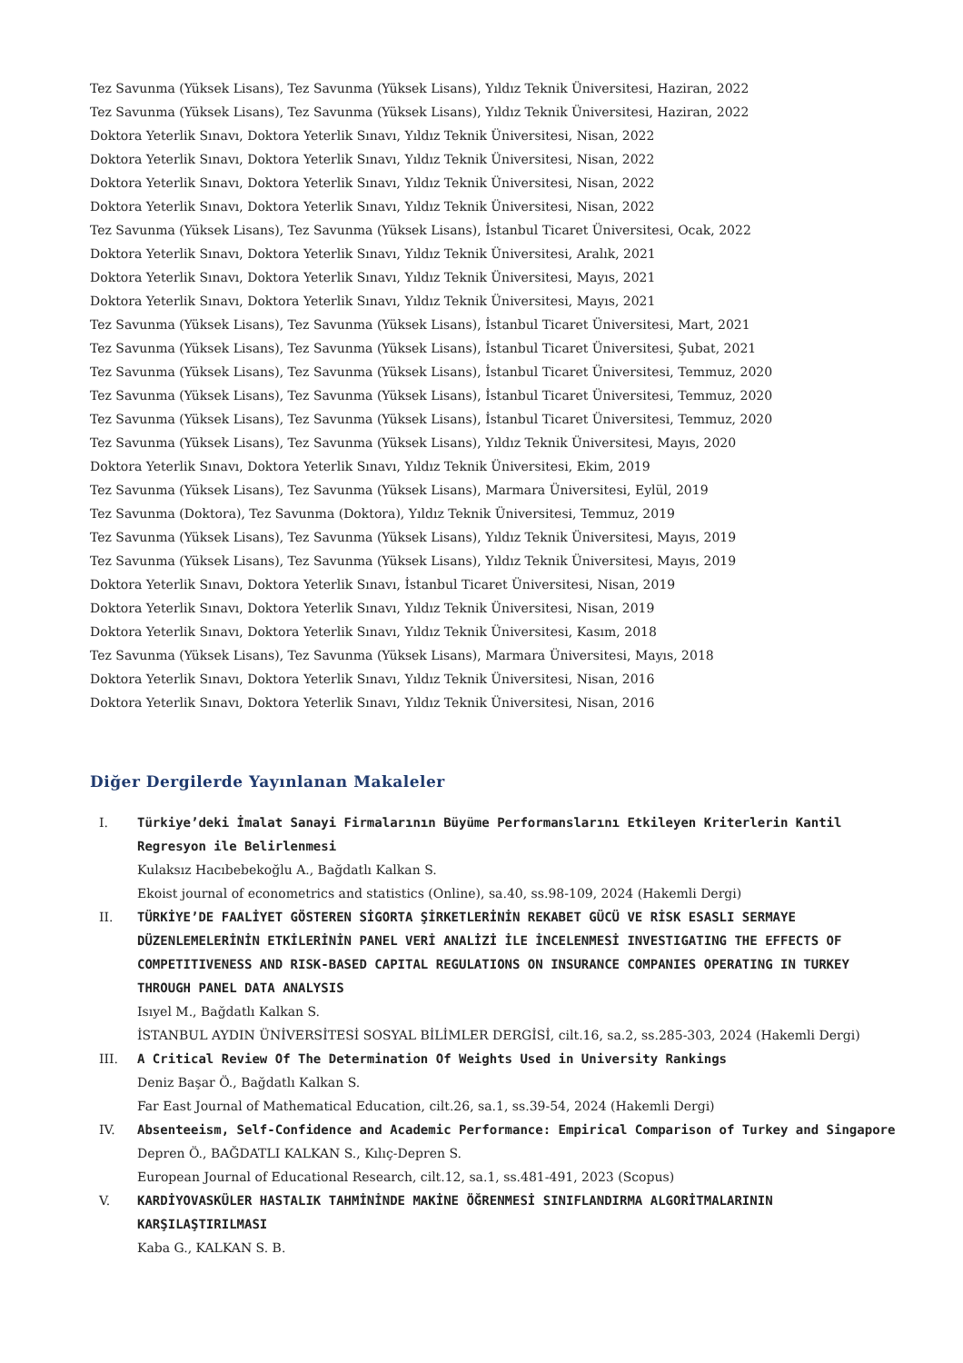Tez Savunma (Yüksek Lisans), Tez Savunma (Yüksek Lisans), Yıldız Teknik Üniversitesi, Haziran, 2022
Tez Savunma (Yüksek Lisans), Tez Savunma (Yüksek Lisans), Yıldız Teknik Üniversitesi, Haziran, 2022
Doktora Yeterlik Sınavı, Doktora Yeterlik Sınavı, Yıldız Teknik Üniversitesi, Nisan, 2022
Doktora Yeterlik Sınavı, Doktora Yeterlik Sınavı, Yıldız Teknik Üniversitesi, Nisan, 2022
Doktora Yeterlik Sınavı, Doktora Yeterlik Sınavı, Yıldız Teknik Üniversitesi, Nisan, 2022
Doktora Yeterlik Sınavı, Doktora Yeterlik Sınavı, Yıldız Teknik Üniversitesi, Nisan, 2022
Tez Savunma (Yüksek Lisans), Tez Savunma (Yüksek Lisans), İstanbul Ticaret Üniversitesi, Ocak, 2022
Doktora Yeterlik Sınavı, Doktora Yeterlik Sınavı, Yıldız Teknik Üniversitesi, Aralık, 2021
Doktora Yeterlik Sınavı, Doktora Yeterlik Sınavı, Yıldız Teknik Üniversitesi, Mayıs, 2021
Doktora Yeterlik Sınavı, Doktora Yeterlik Sınavı, Yıldız Teknik Üniversitesi, Mayıs, 2021
Tez Savunma (Yüksek Lisans), Tez Savunma (Yüksek Lisans), İstanbul Ticaret Üniversitesi, Mart, 2021
Tez Savunma (Yüksek Lisans), Tez Savunma (Yüksek Lisans), İstanbul Ticaret Üniversitesi, Şubat, 2021
Tez Savunma (Yüksek Lisans), Tez Savunma (Yüksek Lisans), İstanbul Ticaret Üniversitesi, Temmuz, 2020
Tez Savunma (Yüksek Lisans), Tez Savunma (Yüksek Lisans), İstanbul Ticaret Üniversitesi, Temmuz, 2020
Tez Savunma (Yüksek Lisans), Tez Savunma (Yüksek Lisans), İstanbul Ticaret Üniversitesi, Temmuz, 2020
Tez Savunma (Yüksek Lisans), Tez Savunma (Yüksek Lisans), Yıldız Teknik Üniversitesi, Mayıs, 2020
Doktora Yeterlik Sınavı, Doktora Yeterlik Sınavı, Yıldız Teknik Üniversitesi, Ekim, 2019
Tez Savunma (Yüksek Lisans), Tez Savunma (Yüksek Lisans), Marmara Üniversitesi, Eylül, 2019
Tez Savunma (Doktora), Tez Savunma (Doktora), Yıldız Teknik Üniversitesi, Temmuz, 2019
Tez Savunma (Yüksek Lisans), Tez Savunma (Yüksek Lisans), Yıldız Teknik Üniversitesi, Mayıs, 2019
Tez Savunma (Yüksek Lisans), Tez Savunma (Yüksek Lisans), Yıldız Teknik Üniversitesi, Mayıs, 2019
Doktora Yeterlik Sınavı, Doktora Yeterlik Sınavı, İstanbul Ticaret Üniversitesi, Nisan, 2019
Doktora Yeterlik Sınavı, Doktora Yeterlik Sınavı, Yıldız Teknik Üniversitesi, Nisan, 2019
Doktora Yeterlik Sınavı, Doktora Yeterlik Sınavı, Yıldız Teknik Üniversitesi, Kasım, 2018
Tez Savunma (Yüksek Lisans), Tez Savunma (Yüksek Lisans), Marmara Üniversitesi, Mayıs, 2018
Doktora Yeterlik Sınavı, Doktora Yeterlik Sınavı, Yıldız Teknik Üniversitesi, Nisan, 2016
Doktora Yeterlik Sınavı, Doktora Yeterlik Sınavı, Yıldız Teknik Üniversitesi, Nisan, 2016
Diğer Dergilerde Yayınlanan Makaleler
I. Türkiye’deki İmalat Sanayi Firmalarının Büyüme Performanslarını Etkileyen Kriterlerin Kantil Regresyon ile Belirlenmesi
Kulaksız Hacıbebekoğlu A., Bağdatlı Kalkan S.
Ekoist journal of econometrics and statistics (Online), sa.40, ss.98-109, 2024 (Hakemli Dergi)
II. TÜRKİYE’DE FAALİYET GÖSTEREN SİGORTA ŞİRKETLERİNİN REKABET GÜCÜ VE RİSK ESASLI SERMAYE DÜZENLEMELERİNİN ETKİLERİNİN PANEL VERİ ANALİZİ İLE İNCELENMESİ INVESTIGATING THE EFFECTS OF COMPETITIVENESS AND RISK-BASED CAPITAL REGULATIONS ON INSURANCE COMPANIES OPERATING IN TURKEY THROUGH PANEL DATA ANALYSIS
Isıyel M., Bağdatlı Kalkan S.
İSTANBUL AYDIN ÜNİVERSİTESİ SOSYAL BİLİMLER DERGİSİ, cilt.16, sa.2, ss.285-303, 2024 (Hakemli Dergi)
III. A Critical Review Of The Determination Of Weights Used in University Rankings
Deniz Başar Ö., Bağdatlı Kalkan S.
Far East Journal of Mathematical Education, cilt.26, sa.1, ss.39-54, 2024 (Hakemli Dergi)
IV. Absenteeism, Self-Confidence and Academic Performance: Empirical Comparison of Turkey and Singapore
Depren Ö., BAĞDATLI KALKAN S., Kılıç-Depren S.
European Journal of Educational Research, cilt.12, sa.1, ss.481-491, 2023 (Scopus)
V. KARDİYOVASKÜLER HASTALIK TAHMİNİNDE MAKİNE ÖĞRENMESİ SINIFLANDIRMA ALGORİTMALARININ KARŞILAŞTIRILMASI
Kaba G., KALKAN S. B.